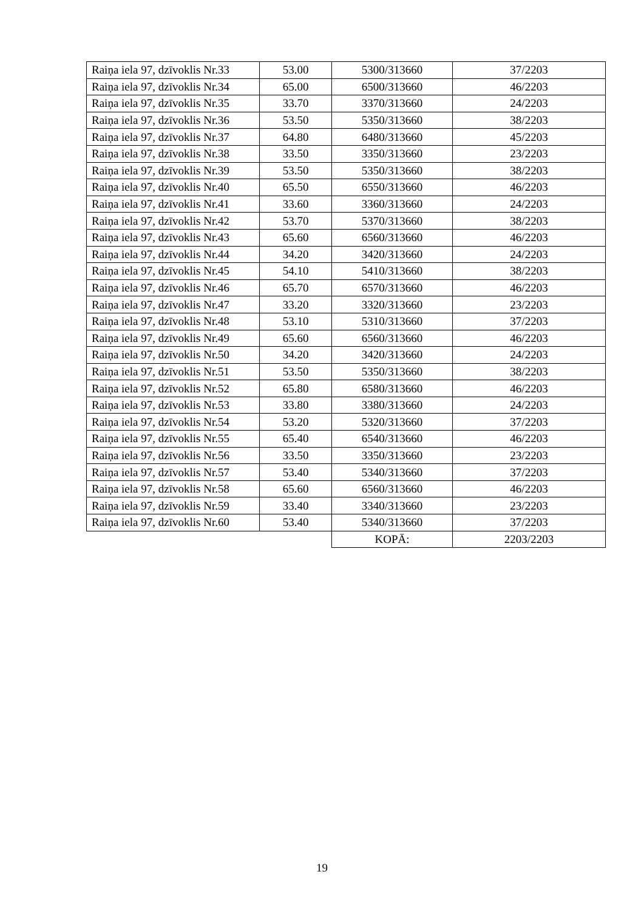| Raiņa iela 97, dzīvoklis Nr.33 | 53.00 | 5300/313660 | 37/2203 |
| Raiņa iela 97, dzīvoklis Nr.34 | 65.00 | 6500/313660 | 46/2203 |
| Raiņa iela 97, dzīvoklis Nr.35 | 33.70 | 3370/313660 | 24/2203 |
| Raiņa iela 97, dzīvoklis Nr.36 | 53.50 | 5350/313660 | 38/2203 |
| Raiņa iela 97, dzīvoklis Nr.37 | 64.80 | 6480/313660 | 45/2203 |
| Raiņa iela 97, dzīvoklis Nr.38 | 33.50 | 3350/313660 | 23/2203 |
| Raiņa iela 97, dzīvoklis Nr.39 | 53.50 | 5350/313660 | 38/2203 |
| Raiņa iela 97, dzīvoklis Nr.40 | 65.50 | 6550/313660 | 46/2203 |
| Raiņa iela 97, dzīvoklis Nr.41 | 33.60 | 3360/313660 | 24/2203 |
| Raiņa iela 97, dzīvoklis Nr.42 | 53.70 | 5370/313660 | 38/2203 |
| Raiņa iela 97, dzīvoklis Nr.43 | 65.60 | 6560/313660 | 46/2203 |
| Raiņa iela 97, dzīvoklis Nr.44 | 34.20 | 3420/313660 | 24/2203 |
| Raiņa iela 97, dzīvoklis Nr.45 | 54.10 | 5410/313660 | 38/2203 |
| Raiņa iela 97, dzīvoklis Nr.46 | 65.70 | 6570/313660 | 46/2203 |
| Raiņa iela 97, dzīvoklis Nr.47 | 33.20 | 3320/313660 | 23/2203 |
| Raiņa iela 97, dzīvoklis Nr.48 | 53.10 | 5310/313660 | 37/2203 |
| Raiņa iela 97, dzīvoklis Nr.49 | 65.60 | 6560/313660 | 46/2203 |
| Raiņa iela 97, dzīvoklis Nr.50 | 34.20 | 3420/313660 | 24/2203 |
| Raiņa iela 97, dzīvoklis Nr.51 | 53.50 | 5350/313660 | 38/2203 |
| Raiņa iela 97, dzīvoklis Nr.52 | 65.80 | 6580/313660 | 46/2203 |
| Raiņa iela 97, dzīvoklis Nr.53 | 33.80 | 3380/313660 | 24/2203 |
| Raiņa iela 97, dzīvoklis Nr.54 | 53.20 | 5320/313660 | 37/2203 |
| Raiņa iela 97, dzīvoklis Nr.55 | 65.40 | 6540/313660 | 46/2203 |
| Raiņa iela 97, dzīvoklis Nr.56 | 33.50 | 3350/313660 | 23/2203 |
| Raiņa iela 97, dzīvoklis Nr.57 | 53.40 | 5340/313660 | 37/2203 |
| Raiņa iela 97, dzīvoklis Nr.58 | 65.60 | 6560/313660 | 46/2203 |
| Raiņa iela 97, dzīvoklis Nr.59 | 33.40 | 3340/313660 | 23/2203 |
| Raiņa iela 97, dzīvoklis Nr.60 | 53.40 | 5340/313660 | 37/2203 |
| | | KOPĀ: | 2203/2203 |
19